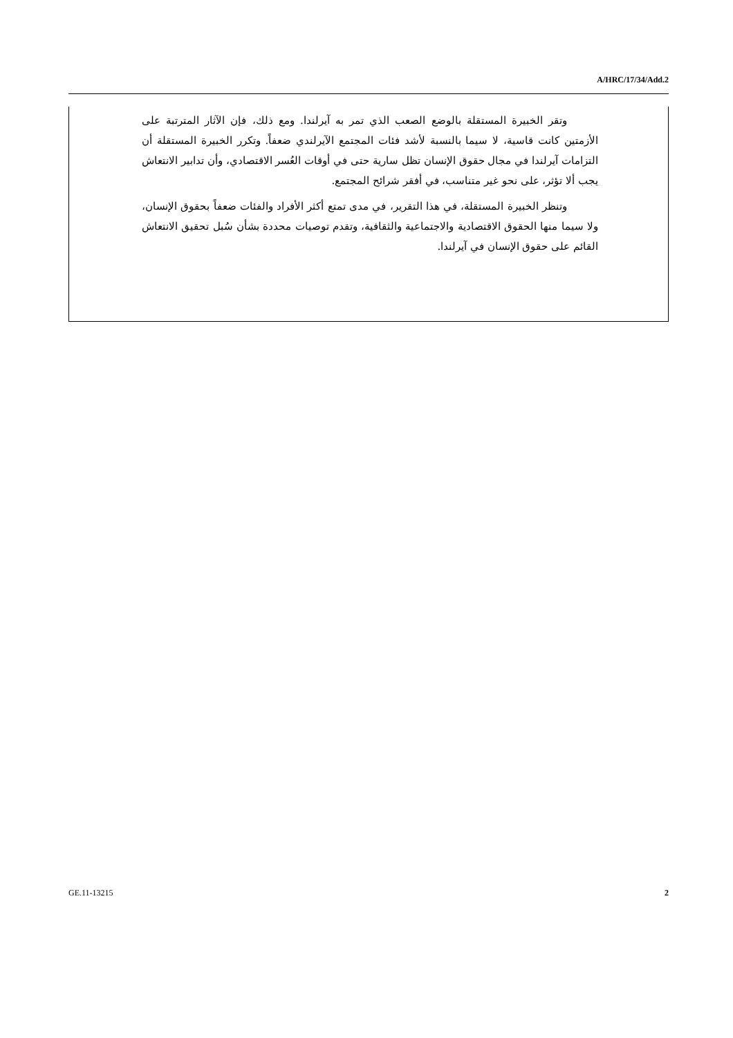A/HRC/17/34/Add.2
وتقر الخبيرة المستقلة بالوضع الصعب الذي تمر به آيرلندا. ومع ذلك، فإن الآثار المترتبة على الأزمتين كانت قاسية، لا سيما بالنسبة لأشد فئات المجتمع الآيرلندي ضعفاً. وتكرر الخبيرة المستقلة أن التزامات آيرلندا في مجال حقوق الإنسان تظل سارية حتى في أوقات العُسر الاقتصادي، وأن تدابير الانتعاش يجب ألا تؤثر، على نحو غير متناسب، في أفقر شرائح المجتمع.
وتنظر الخبيرة المستقلة، في هذا التقرير، في مدى تمتع أكثر الأفراد والفئات ضعفاً بحقوق الإنسان، ولا سيما منها الحقوق الاقتصادية والاجتماعية والثقافية، وتقدم توصيات محددة بشأن سُبل تحقيق الانتعاش القائم على حقوق الإنسان في آيرلندا.
GE.11-13215 2